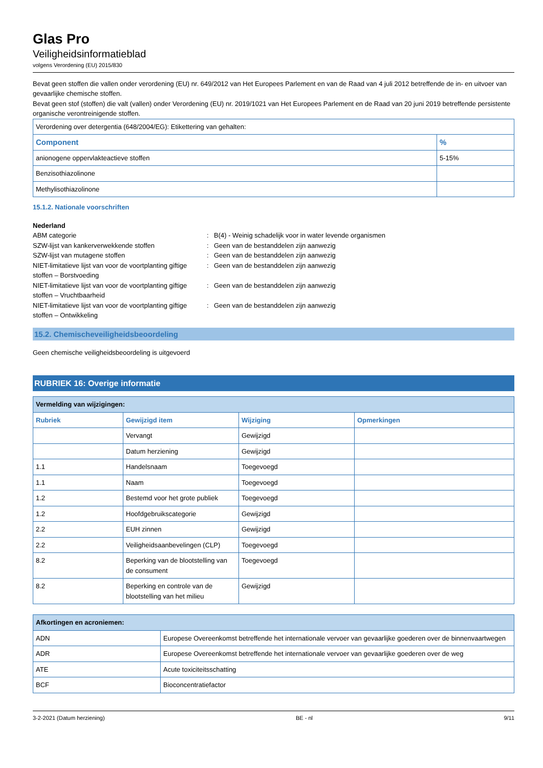Glas Pro
Veiligheidsinformatieblad
volgens Verordening (EU) 2015/830
Bevat geen stoffen die vallen onder verordening (EU) nr. 649/2012 van Het Europees Parlement en van de Raad van 4 juli 2012 betreffende de in- en uitvoer van gevaarlijke chemische stoffen.
Bevat geen stof (stoffen) die valt (vallen) onder Verordening (EU) nr. 2019/1021 van Het Europees Parlement en de Raad van 20 juni 2019 betreffende persistente organische verontreinigende stoffen.
| Verordening over detergentia (648/2004/EG): Etikettering van gehalten: | |
| Component | % |
| anionogene oppervlakteactieve stoffen | 5-15% |
| Benzisothiazolinone | |
| Methylisothiazolinone | |
15.1.2. Nationale voorschriften
Nederland
ABM categorie
:
B(4) - Weinig schadelijk voor in water levende organismen
SZW-lijst van kankerverwekkende stoffen
:
Geen van de bestanddelen zijn aanwezig
SZW-lijst van mutagene stoffen
:
Geen van de bestanddelen zijn aanwezig
NIET-limitatieve lijst van voor de voortplanting giftige stoffen – Borstvoeding
:
Geen van de bestanddelen zijn aanwezig
NIET-limitatieve lijst van voor de voortplanting giftige stoffen – Vruchtbaarheid
:
Geen van de bestanddelen zijn aanwezig
NIET-limitatieve lijst van voor de voortplanting giftige stoffen – Ontwikkeling
:
Geen van de bestanddelen zijn aanwezig
15.2. Chemischeveiligheidsbeoordeling
Geen chemische veiligheidsbeoordeling is uitgevoerd
RUBRIEK 16: Overige informatie
| Vermelding van wijzigingen: | | | |
| Rubriek | Gewijzigd item | Wijziging | Opmerkingen |
| | Vervangt | Gewijzigd | |
| | Datum herziening | Gewijzigd | |
| 1.1 | Handelsnaam | Toegevoegd | |
| 1.1 | Naam | Toegevoegd | |
| 1.2 | Bestemd voor het grote publiek | Toegevoegd | |
| 1.2 | Hoofdgebruikscategorie | Gewijzigd | |
| 2.2 | EUH zinnen | Gewijzigd | |
| 2.2 | Veiligheidsaanbevelingen (CLP) | Toegevoegd | |
| 8.2 | Beperking van de blootstelling van de consument | Toegevoegd | |
| 8.2 | Beperking en controle van de blootstelling van het milieu | Gewijzigd | |
| Afkortingen en acroniemen: | |
| ADN | Europese Overeenkomst betreffende het internationale vervoer van gevaarlijke goederen over de binnenvaartwegen |
| ADR | Europese Overeenkomst betreffende het internationale vervoer van gevaarlijke goederen over de weg |
| ATE | Acute toxiciteitsschatting |
| BCF | Bioconcentratiefactor |
3-2-2021 (Datum herziening) BE - nl 9/11